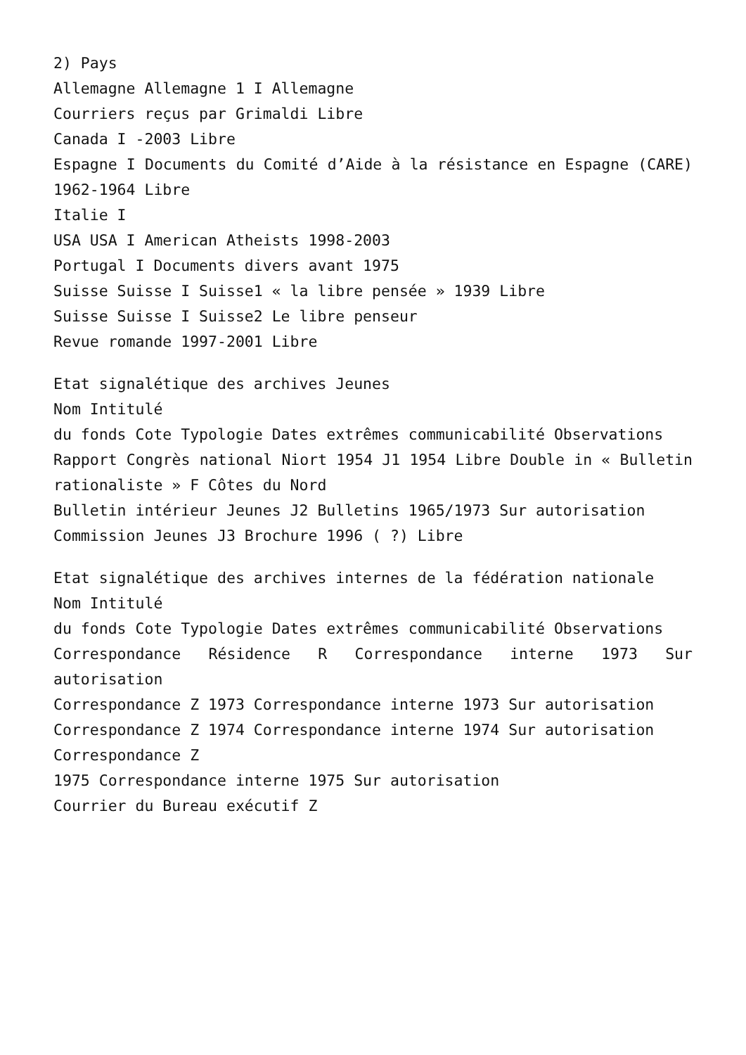2) Pays
Allemagne Allemagne 1 I Allemagne
Courriers reçus par Grimaldi Libre
Canada I -2003 Libre
Espagne I Documents du Comité d’Aide à la résistance en Espagne (CARE) 1962-1964 Libre
Italie I
USA USA I American Atheists 1998-2003
Portugal I Documents divers avant 1975
Suisse Suisse I Suisse1 « la libre pensée » 1939 Libre
Suisse Suisse I Suisse2 Le libre penseur
Revue romande 1997-2001 Libre
Etat signalétique des archives Jeunes
Nom Intitulé
du fonds Cote Typologie Dates extrêmes communicabilité Observations
Rapport Congrès national Niort 1954 J1 1954 Libre Double in « Bulletin rationaliste » F Côtes du Nord
Bulletin intérieur Jeunes J2 Bulletins 1965/1973 Sur autorisation
Commission Jeunes J3 Brochure 1996 ( ?) Libre
Etat signalétique des archives internes de la fédération nationale
Nom Intitulé
du fonds Cote Typologie Dates extrêmes communicabilité Observations
Correspondance Résidence R Correspondance interne 1973 Sur autorisation
Correspondance Z 1973 Correspondance interne 1973 Sur autorisation
Correspondance Z 1974 Correspondance interne 1974 Sur autorisation
Correspondance Z
1975 Correspondance interne 1975 Sur autorisation
Courrier du Bureau exécutif Z